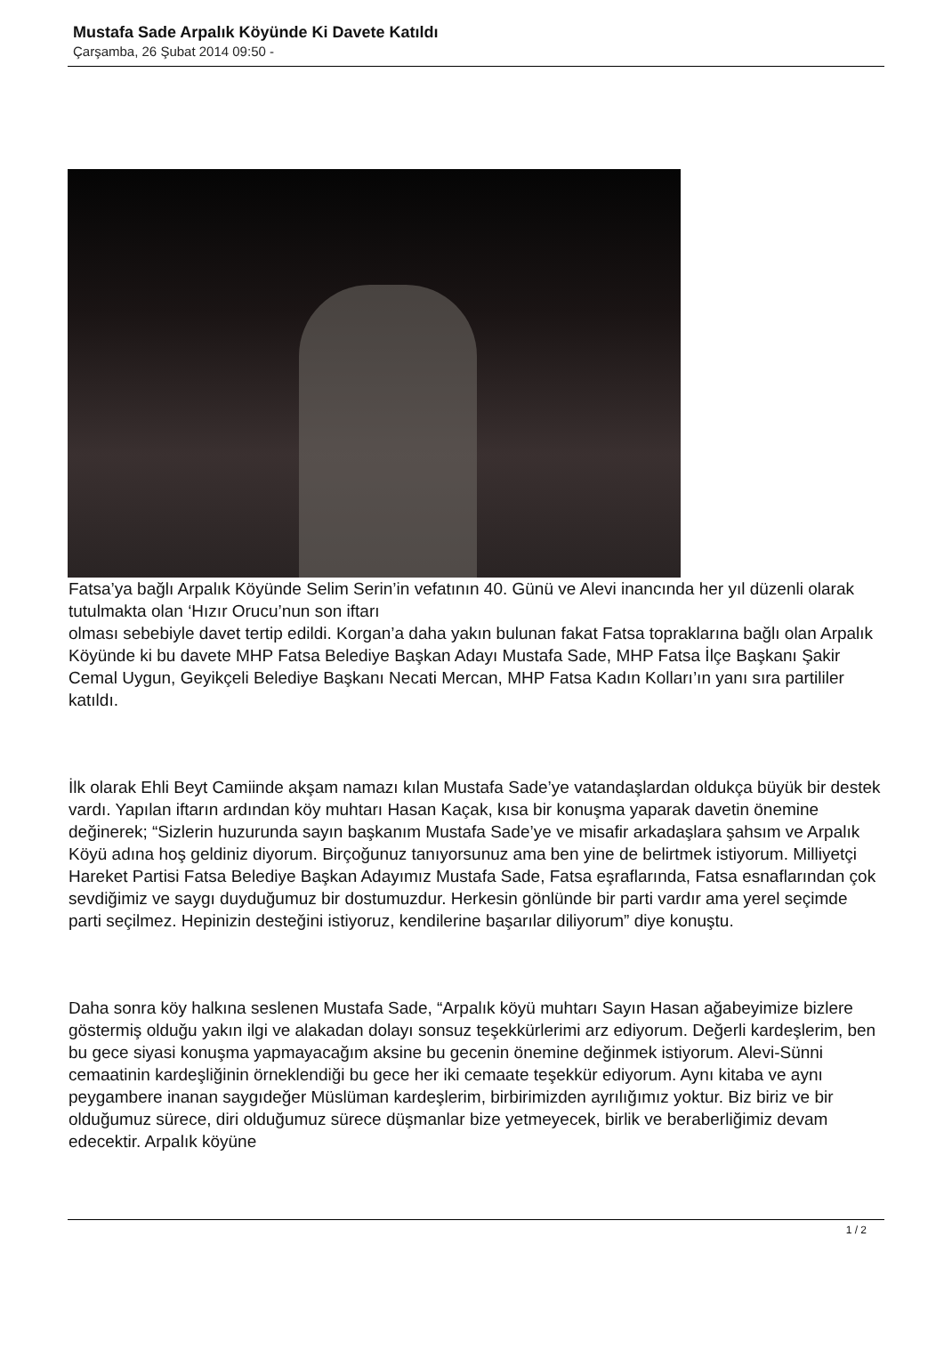Mustafa Sade Arpalık Köyünde Ki Davete Katıldı
Çarşamba, 26 Şubat 2014 09:50 -
Fatsa’ya bağlı Arpalık Köyünde Selim Serin’in vefatının 40. Günü ve Alevi inancında her yıl düzenli olarak tutulmakta olan ‘Hızır Orucu’nun son iftarı
olması sebebiyle davet tertip edildi. Korgan’a daha yakın bulunan fakat Fatsa topraklarına bağlı olan Arpalık Köyünde ki bu davete MHP Fatsa Belediye Başkan Adayı Mustafa Sade, MHP Fatsa İlçe Başkanı Şakir Cemal Uygun, Geyikçeli Belediye Başkanı Necati Mercan, MHP Fatsa Kadın Kolları’ın yanı sıra partililer katıldı.
İlk olarak Ehli Beyt Camiinde akşam namazı kılan Mustafa Sade’ye vatandaşlardan oldukça büyük bir destek vardı. Yapılan iftarın ardından köy muhtarı Hasan Kaçak, kısa bir konuşma yaparak davetin önemine değinerek; “Sizlerin huzurunda sayın başkanım Mustafa Sade’ye ve misafir arkadaşlara şahsım ve Arpalık Köyü adına hoş geldiniz diyorum. Birçoğunuz tanıyorsunuz ama ben yine de belirtmek istiyorum. Milliyetçi Hareket Partisi Fatsa Belediye Başkan Adayımız Mustafa Sade, Fatsa eşraflarında, Fatsa esnaflarından çok sevdiğimiz ve saygı duyduğumuz bir dostumuzdur. Herkesin gönlünde bir parti vardır ama yerel seçimde parti seçilmez. Hepinizin desteğini istiyoruz, kendilerine başarılar diliyorum” diye konuştu.
Daha sonra köy halkına seslenen Mustafa Sade, “Arpalık köyü muhtarı Sayın Hasan ağabeyimize bizlere göstermiş olduğu yakın ilgi ve alakadan dolayı sonsuz teşekkürlerimi arz ediyorum. Değerli kardeşlerim, ben bu gece siyasi konuşma yapmayacağım aksine bu gecenin önemine değinmek istiyorum. Alevi-Sünni cemaatinin kardeşliğinin örneklendiği bu gece her iki cemaate teşekkür ediyorum. Aynı kitaba ve aynı peygambere inanan saygıdeğer Müslüman kardeşlerim, birbirimizden ayrılığımız yoktur. Biz biriz ve bir olduğumuz sürece, diri olduğumuz sürece düşmanlar bize yetmeyecek, birlik ve beraberliğimiz devam edecektir. Arpalık köyüne
1 / 2